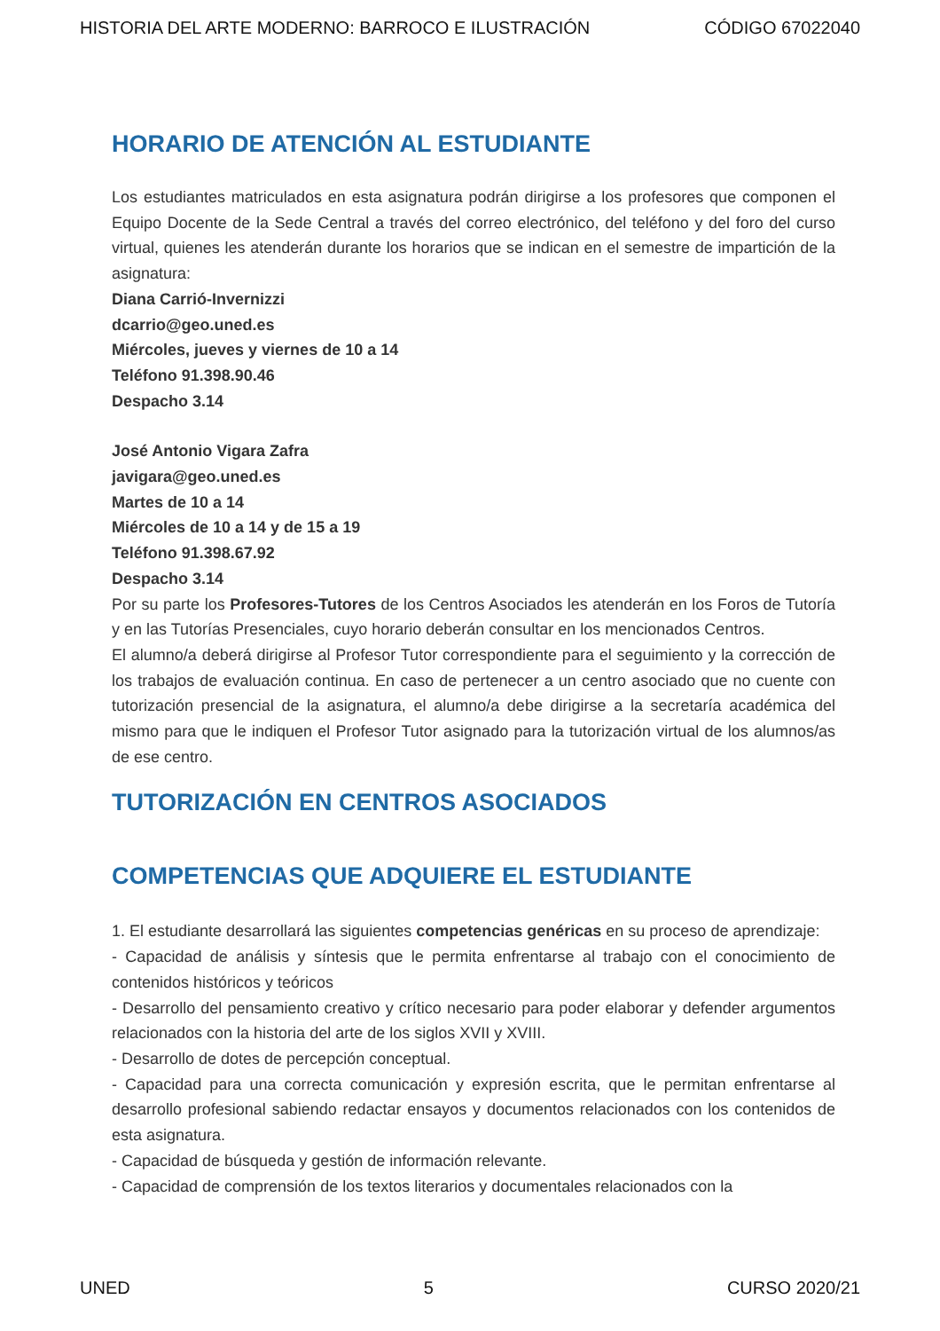HISTORIA DEL ARTE MODERNO: BARROCO E ILUSTRACIÓN CÓDIGO 67022040
HORARIO DE ATENCIÓN AL ESTUDIANTE
Los estudiantes matriculados en esta asignatura podrán dirigirse a los profesores que componen el Equipo Docente de la Sede Central a través del correo electrónico, del teléfono y del foro del curso virtual, quienes les atenderán durante los horarios que se indican en el semestre de impartición de la asignatura:
Diana Carrió-Invernizzi
dcarrio@geo.uned.es
Miércoles, jueves y viernes de 10 a 14
Teléfono 91.398.90.46
Despacho 3.14
José Antonio Vigara Zafra
javigara@geo.uned.es
Martes de 10 a 14
Miércoles de 10 a 14 y de 15 a 19
Teléfono 91.398.67.92
Despacho 3.14
Por su parte los Profesores-Tutores de los Centros Asociados les atenderán en los Foros de Tutoría y en las Tutorías Presenciales, cuyo horario deberán consultar en los mencionados Centros.
El alumno/a deberá dirigirse al Profesor Tutor correspondiente para el seguimiento y la corrección de los trabajos de evaluación continua. En caso de pertenecer a un centro asociado que no cuente con tutorización presencial de la asignatura, el alumno/a debe dirigirse a la secretaría académica del mismo para que le indiquen el Profesor Tutor asignado para la tutorización virtual de los alumnos/as de ese centro.
TUTORIZACIÓN EN CENTROS ASOCIADOS
COMPETENCIAS QUE ADQUIERE EL ESTUDIANTE
1. El estudiante desarrollará las siguientes competencias genéricas en su proceso de aprendizaje:
- Capacidad de análisis y síntesis que le permita enfrentarse al trabajo con el conocimiento de contenidos históricos y teóricos
- Desarrollo del pensamiento creativo y crítico necesario para poder elaborar y defender argumentos relacionados con la historia del arte de los siglos XVII y XVIII.
- Desarrollo de dotes de percepción conceptual.
- Capacidad para una correcta comunicación y expresión escrita, que le permitan enfrentarse al desarrollo profesional sabiendo redactar ensayos y documentos relacionados con los contenidos de esta asignatura.
- Capacidad de búsqueda y gestión de información relevante.
- Capacidad de comprensión de los textos literarios y documentales relacionados con la
UNED 5 CURSO 2020/21